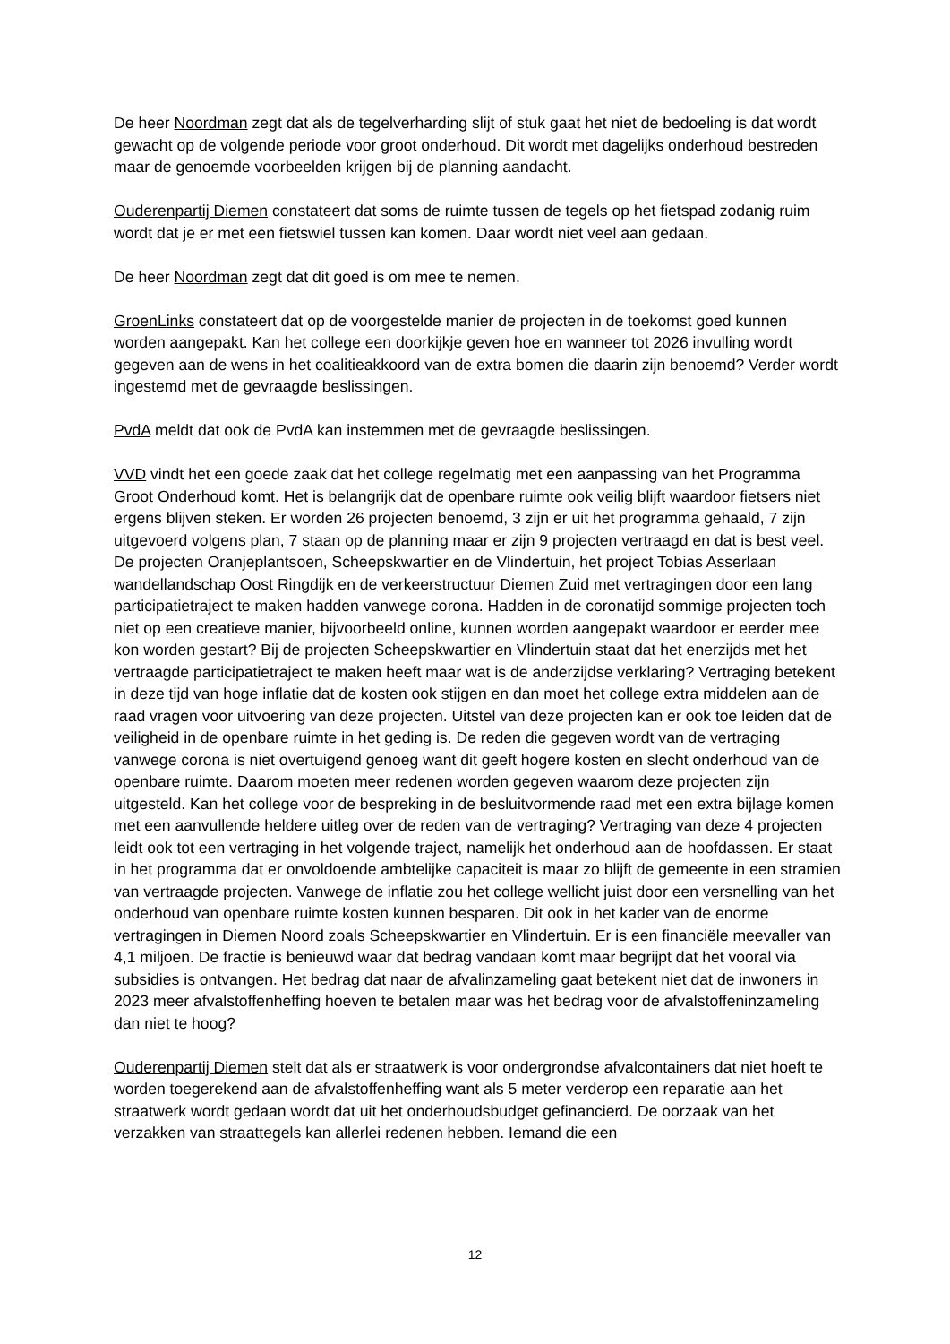De heer Noordman zegt dat als de tegelverharding slijt of stuk gaat het niet de bedoeling is dat wordt gewacht op de volgende periode voor groot onderhoud. Dit wordt met dagelijks onderhoud bestreden maar de genoemde voorbeelden krijgen bij de planning aandacht.
Ouderenpartij Diemen constateert dat soms de ruimte tussen de tegels op het fietspad zodanig ruim wordt dat je er met een fietswiel tussen kan komen. Daar wordt niet veel aan gedaan.
De heer Noordman zegt dat dit goed is om mee te nemen.
GroenLinks constateert dat op de voorgestelde manier de projecten in de toekomst goed kunnen worden aangepakt. Kan het college een doorkijkje geven hoe en wanneer tot 2026 invulling wordt gegeven aan de wens in het coalitieakkoord van de extra bomen die daarin zijn benoemd? Verder wordt ingestemd met de gevraagde beslissingen.
PvdA meldt dat ook de PvdA kan instemmen met de gevraagde beslissingen.
VVD vindt het een goede zaak dat het college regelmatig met een aanpassing van het Programma Groot Onderhoud komt. Het is belangrijk dat de openbare ruimte ook veilig blijft waardoor fietsers niet ergens blijven steken. Er worden 26 projecten benoemd, 3 zijn er uit het programma gehaald, 7 zijn uitgevoerd volgens plan, 7 staan op de planning maar er zijn 9 projecten vertraagd en dat is best veel. De projecten Oranjeplantsoen, Scheepskwartier en de Vlindertuin, het project Tobias Asserlaan wandellandschap Oost Ringdijk en de verkeerstructuur Diemen Zuid met vertragingen door een lang participatietraject te maken hadden vanwege corona. Hadden in de coronatijd sommige projecten toch niet op een creatieve manier, bijvoorbeeld online, kunnen worden aangepakt waardoor er eerder mee kon worden gestart? Bij de projecten Scheepskwartier en Vlindertuin staat dat het enerzijds met het vertraagde participatietraject te maken heeft maar wat is de anderzijdse verklaring? Vertraging betekent in deze tijd van hoge inflatie dat de kosten ook stijgen en dan moet het college extra middelen aan de raad vragen voor uitvoering van deze projecten. Uitstel van deze projecten kan er ook toe leiden dat de veiligheid in de openbare ruimte in het geding is. De reden die gegeven wordt van de vertraging vanwege corona is niet overtuigend genoeg want dit geeft hogere kosten en slecht onderhoud van de openbare ruimte. Daarom moeten meer redenen worden gegeven waarom deze projecten zijn uitgesteld. Kan het college voor de bespreking in de besluitvormende raad met een extra bijlage komen met een aanvullende heldere uitleg over de reden van de vertraging? Vertraging van deze 4 projecten leidt ook tot een vertraging in het volgende traject, namelijk het onderhoud aan de hoofdassen. Er staat in het programma dat er onvoldoende ambtelijke capaciteit is maar zo blijft de gemeente in een stramien van vertraagde projecten. Vanwege de inflatie zou het college wellicht juist door een versnelling van het onderhoud van openbare ruimte kosten kunnen besparen. Dit ook in het kader van de enorme vertragingen in Diemen Noord zoals Scheepskwartier en Vlindertuin. Er is een financiële meevaller van 4,1 miljoen. De fractie is benieuwd waar dat bedrag vandaan komt maar begrijpt dat het vooral via subsidies is ontvangen. Het bedrag dat naar de afvalinzameling gaat betekent niet dat de inwoners in 2023 meer afvalstoffenheffing hoeven te betalen maar was het bedrag voor de afvalstoffeninzameling dan niet te hoog?
Ouderenpartij Diemen stelt dat als er straatwerk is voor ondergrondse afvalcontainers dat niet hoeft te worden toegerekend aan de afvalstoffenheffing want als 5 meter verderop een reparatie aan het straatwerk wordt gedaan wordt dat uit het onderhoudsbudget gefinancierd. De oorzaak van het verzakken van straattegels kan allerlei redenen hebben. Iemand die een
12